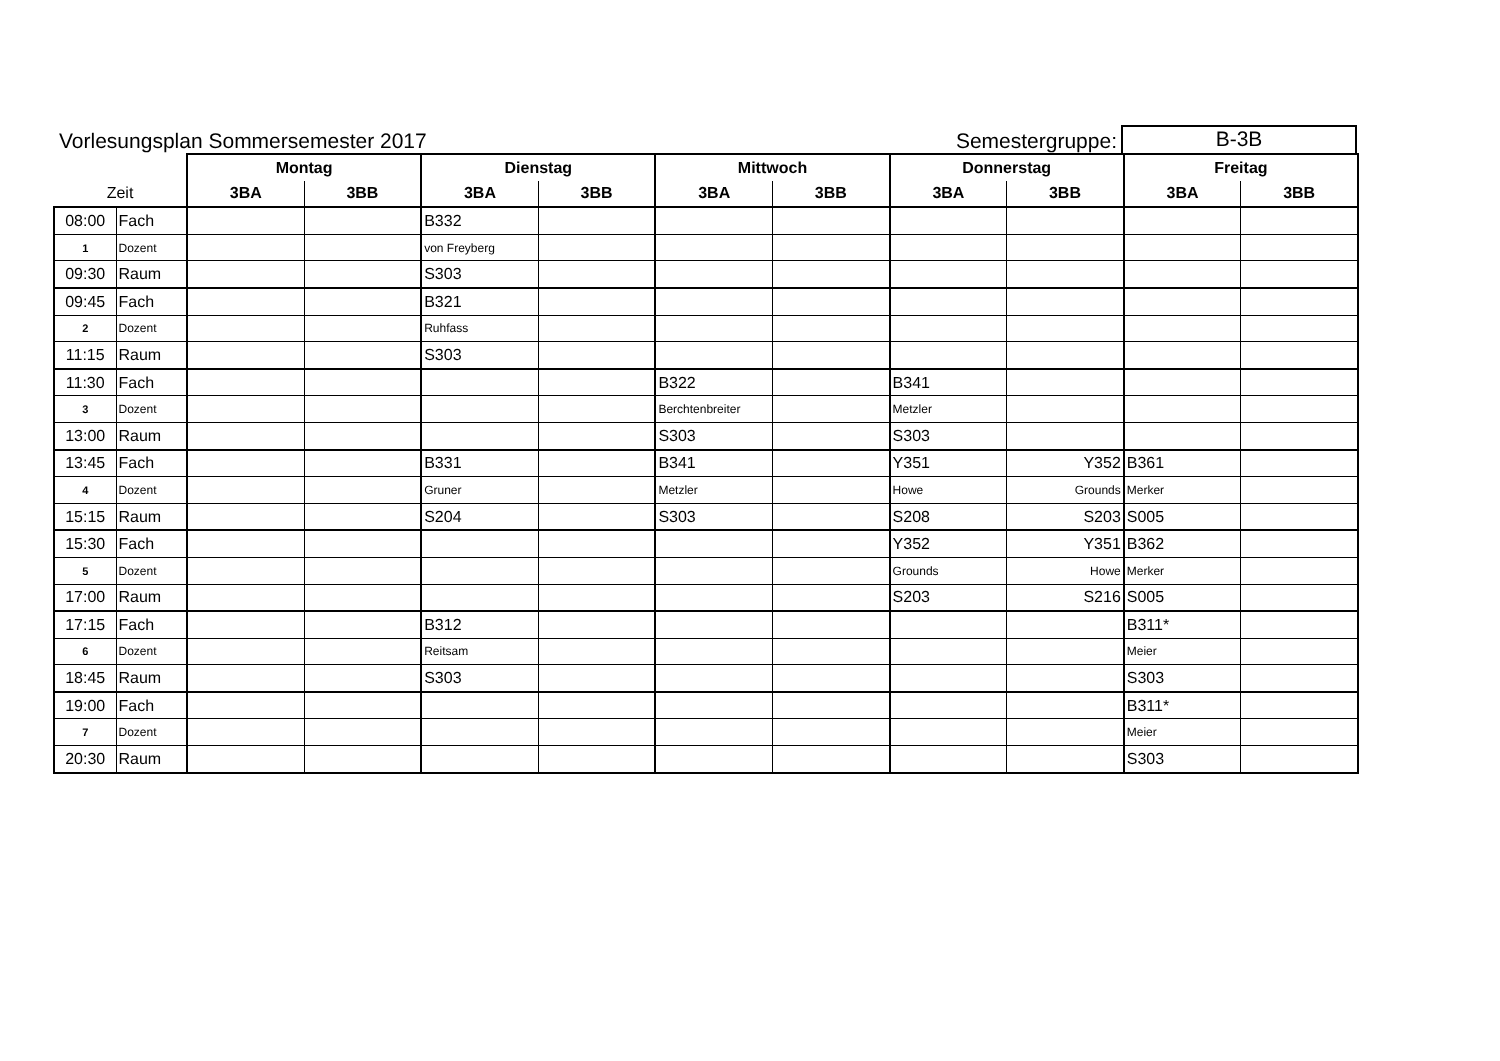Vorlesungsplan Sommersemester 2017 Semestergruppe: B-3B
| | | Montag | | Dienstag | | Mittwoch | | Donnerstag | | Freitag | |
| --- | --- | --- | --- | --- | --- | --- | --- | --- | --- | --- | --- |
| Zeit | | 3BA | 3BB | 3BA | 3BB | 3BA | 3BB | 3BA | 3BB | 3BA | 3BB |
| 08:00 | Fach | | | B332 | | | | | | | |
| 1 | Dozent | | | von Freyberg | | | | | | | |
| 09:30 | Raum | | | S303 | | | | | | | |
| 09:45 | Fach | | | B321 | | | | | | | |
| 2 | Dozent | | | Ruhfass | | | | | | | |
| 11:15 | Raum | | | S303 | | | | | | | |
| 11:30 | Fach | | | | | B322 | | B341 | | | |
| 3 | Dozent | | | | | Berchtenbreiter | | Metzler | | | |
| 13:00 | Raum | | | | | S303 | | S303 | | | |
| 13:45 | Fach | | | B331 | | B341 | | Y351 | Y352 | B361 | |
| 4 | Dozent | | | Gruner | | Metzler | | Howe | Grounds | Merker | |
| 15:15 | Raum | | | S204 | | S303 | | S208 | S203 | S005 | |
| 15:30 | Fach | | | | | | | Y352 | Y351 | B362 | |
| 5 | Dozent | | | | | | | Grounds | Howe | Merker | |
| 17:00 | Raum | | | | | | | S203 | S216 | S005 | |
| 17:15 | Fach | | | B312 | | | | | | B311* | |
| 6 | Dozent | | | Reitsam | | | | | | Meier | |
| 18:45 | Raum | | | S303 | | | | | | S303 | |
| 19:00 | Fach | | | | | | | | | B311* | |
| 7 | Dozent | | | | | | | | | Meier | |
| 20:30 | Raum | | | | | | | | | S303 | |